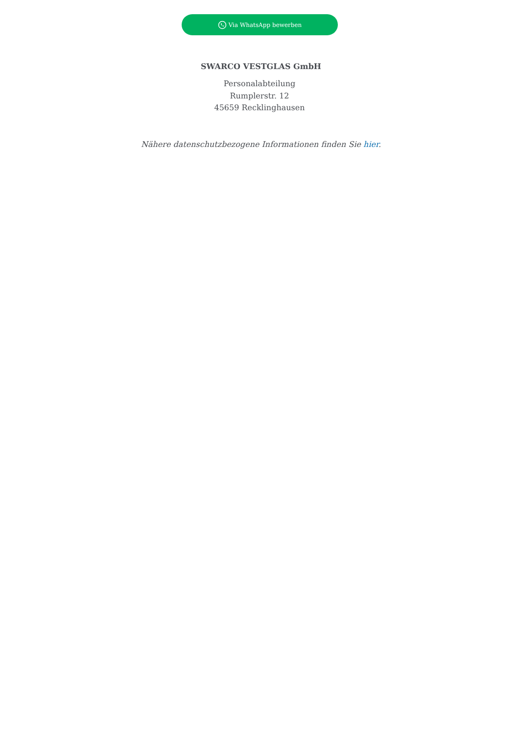Via WhatsApp bewerben
SWARCO VESTGLAS GmbH
Personalabteilung
Rumplerstr. 12
45659 Recklinghausen
Nähere datenschutzbezogene Informationen finden Sie hier.